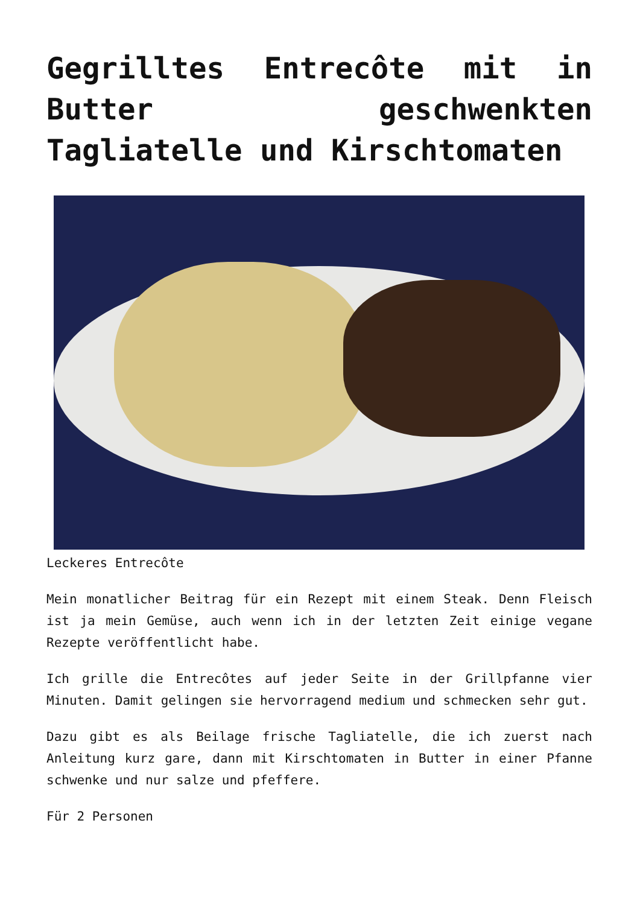Gegrilltes Entrecôte mit in Butter geschwenkten Tagliatelle und Kirschtomaten
Leckeres Entrecôte
Mein monatlicher Beitrag für ein Rezept mit einem Steak. Denn Fleisch ist ja mein Gemüse, auch wenn ich in der letzten Zeit einige vegane Rezepte veröffentlicht habe.
Ich grille die Entrecôtes auf jeder Seite in der Grillpfanne vier Minuten. Damit gelingen sie hervorragend medium und schmecken sehr gut.
Dazu gibt es als Beilage frische Tagliatelle, die ich zuerst nach Anleitung kurz gare, dann mit Kirschtomaten in Butter in einer Pfanne schwenke und nur salze und pfeffere.
Für 2 Personen